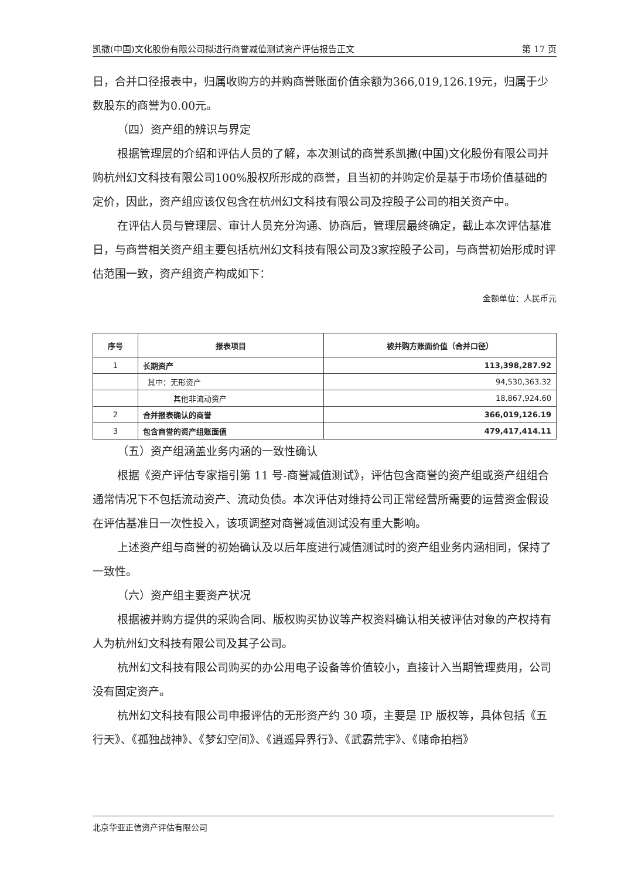凯撒(中国)文化股份有限公司拟进行商誉减值测试资产评估报告正文 第 17 页
日，合并口径报表中，归属收购方的并购商誉账面价值余额为366,019,126.19元，归属于少数股东的商誉为0.00元。
（四）资产组的辨识与界定
根据管理层的介绍和评估人员的了解，本次测试的商誉系凯撒(中国)文化股份有限公司并购杭州幻文科技有限公司100%股权所形成的商誉，且当初的并购定价是基于市场价值基础的定价，因此，资产组应该仅包含在杭州幻文科技有限公司及控股子公司的相关资产中。
在评估人员与管理层、审计人员充分沟通、协商后，管理层最终确定，截止本次评估基准日，与商誉相关资产组主要包括杭州幻文科技有限公司及3家控股子公司，与商誉初始形成时评估范围一致，资产组资产构成如下：
金额单位：人民币元
| 序号 | 报表项目 | 被并购方账面价值（合并口径） |
| --- | --- | --- |
| 1 | 长期资产 | 113,398,287.92 |
| | 其中：无形资产 | 94,530,363.32 |
| | 其他非流动资产 | 18,867,924.60 |
| 2 | 合并报表确认的商誉 | 366,019,126.19 |
| 3 | 包含商誉的资产组账面值 | 479,417,414.11 |
（五）资产组涵盖业务内涵的一致性确认
根据《资产评估专家指引第 11 号-商誉减值测试》，评估包含商誉的资产组或资产组组合通常情况下不包括流动资产、流动负债。本次评估对维持公司正常经营所需要的运营资金假设在评估基准日一次性投入，该项调整对商誉减值测试没有重大影响。
上述资产组与商誉的初始确认及以后年度进行减值测试时的资产组业务内涵相同，保持了一致性。
（六）资产组主要资产状况
根据被并购方提供的采购合同、版权购买协议等产权资料确认相关被评估对象的产权持有人为杭州幻文科技有限公司及其子公司。
杭州幻文科技有限公司购买的办公用电子设备等价值较小，直接计入当期管理费用，公司没有固定资产。
杭州幻文科技有限公司申报评估的无形资产约 30 项，主要是 IP 版权等，具体包括《五行天》、《孤独战神》、《梦幻空间》、《逍遥异界行》、《武霸荒宇》、《赌命拍档》
北京华亚正信资产评估有限公司